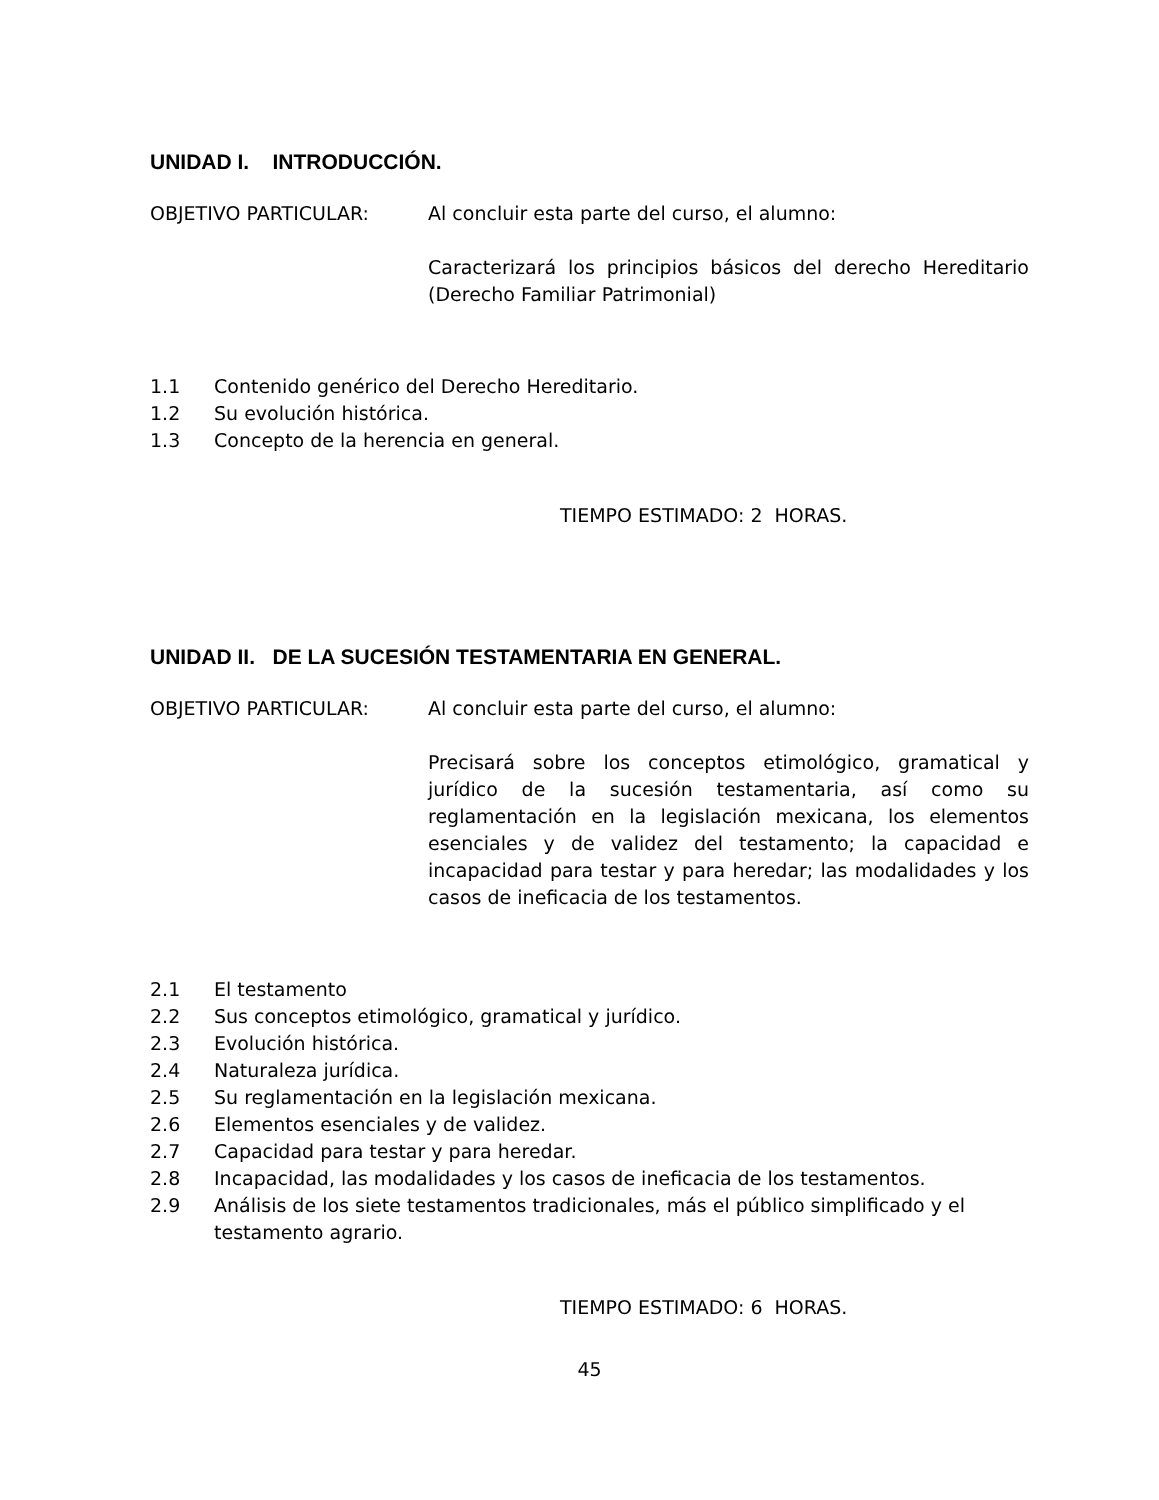UNIDAD I. INTRODUCCIÓN.
OBJETIVO PARTICULAR: Al concluir esta parte del curso, el alumno:
Caracterizará los principios básicos del derecho Hereditario (Derecho Familiar Patrimonial)
1.1 Contenido genérico del Derecho Hereditario.
1.2 Su evolución histórica.
1.3 Concepto de la herencia en general.
TIEMPO ESTIMADO: 2 HORAS.
UNIDAD II. DE LA SUCESIÓN TESTAMENTARIA EN GENERAL.
OBJETIVO PARTICULAR: Al concluir esta parte del curso, el alumno:
Precisará sobre los conceptos etimológico, gramatical y jurídico de la sucesión testamentaria, así como su reglamentación en la legislación mexicana, los elementos esenciales y de validez del testamento; la capacidad e incapacidad para testar y para heredar; las modalidades y los casos de ineficacia de los testamentos.
2.1 El testamento
2.2 Sus conceptos etimológico, gramatical y jurídico.
2.3 Evolución histórica.
2.4 Naturaleza jurídica.
2.5 Su reglamentación en la legislación mexicana.
2.6 Elementos esenciales y de validez.
2.7 Capacidad para testar y para heredar.
2.8 Incapacidad, las modalidades y los casos de ineficacia de los testamentos.
2.9 Análisis de los siete testamentos tradicionales, más el público simplificado y el testamento agrario.
TIEMPO ESTIMADO: 6 HORAS.
45